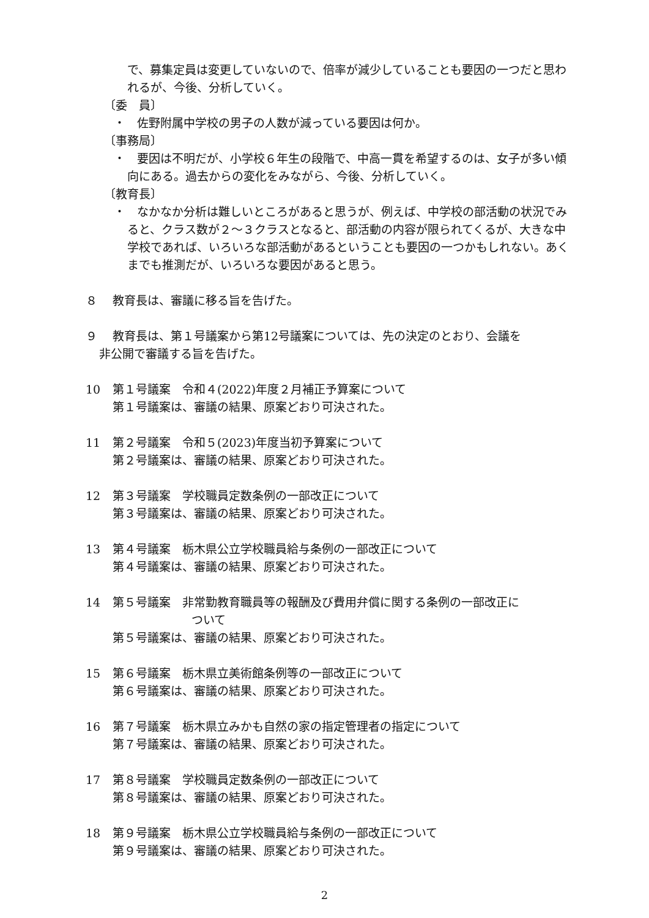で、募集定員は変更していないので、倍率が減少していることも要因の一つだと思われるが、今後、分析していく。
〔委　員〕
・　佐野附属中学校の男子の人数が減っている要因は何か。
〔事務局〕
・　要因は不明だが、小学校６年生の段階で、中高一貫を希望するのは、女子が多い傾向にある。過去からの変化をみながら、今後、分析していく。
〔教育長〕
・　なかなか分析は難しいところがあると思うが、例えば、中学校の部活動の状況でみると、クラス数が２～３クラスとなると、部活動の内容が限られてくるが、大きな中学校であれば、いろいろな部活動があるということも要因の一つかもしれない。あくまでも推測だが、いろいろな要因があると思う。
８ 教育長は、審議に移る旨を告げた。
９ 教育長は、第１号議案から第12号議案については、先の決定のとおり、会議を
非公開で審議する旨を告げた。
10 第１号議案　令和４(2022)年度２月補正予算案について
第１号議案は、審議の結果、原案どおり可決された。
11 第２号議案　令和５(2023)年度当初予算案について
第２号議案は、審議の結果、原案どおり可決された。
12 第３号議案　学校職員定数条例の一部改正について
第３号議案は、審議の結果、原案どおり可決された。
13 第４号議案　栃木県公立学校職員給与条例の一部改正について
第４号議案は、審議の結果、原案どおり可決された。
14 第５号議案　非常勤教育職員等の報酬及び費用弁償に関する条例の一部改正に
ついて
第５号議案は、審議の結果、原案どおり可決された。
15 第６号議案　栃木県立美術館条例等の一部改正について
第６号議案は、審議の結果、原案どおり可決された。
16 第７号議案　栃木県立みかも自然の家の指定管理者の指定について
第７号議案は、審議の結果、原案どおり可決された。
17 第８号議案　学校職員定数条例の一部改正について
第８号議案は、審議の結果、原案どおり可決された。
18 第９号議案　栃木県公立学校職員給与条例の一部改正について
第９号議案は、審議の結果、原案どおり可決された。
2